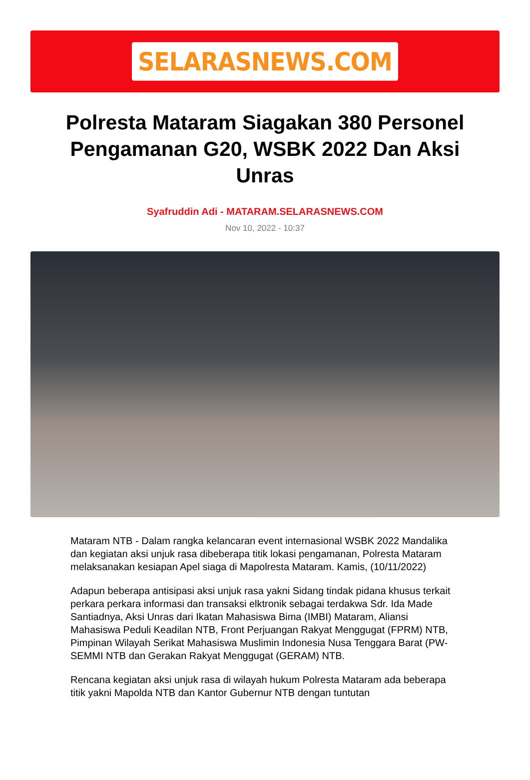SELARASNEWS.COM
Polresta Mataram Siagakan 380 Personel Pengamanan G20, WSBK 2022 Dan Aksi Unras
Syafruddin Adi - MATARAM.SELARASNEWS.COM
Nov 10, 2022 - 10:37
Mataram NTB - Dalam rangka kelancaran event internasional WSBK 2022 Mandalika dan kegiatan aksi unjuk rasa dibeberapa titik lokasi pengamanan, Polresta Mataram melaksanakan kesiapan Apel siaga di Mapolresta Mataram. Kamis, (10/11/2022)
Adapun beberapa antisipasi aksi unjuk rasa yakni Sidang tindak pidana khusus terkait perkara perkara informasi dan transaksi elktronik sebagai terdakwa Sdr. Ida Made Santiadnya, Aksi Unras dari Ikatan Mahasiswa Bima (IMBI) Mataram, Aliansi Mahasiswa Peduli Keadilan NTB, Front Perjuangan Rakyat Menggugat (FPRM) NTB, Pimpinan Wilayah Serikat Mahasiswa Muslimin Indonesia Nusa Tenggara Barat (PW-SEMMI NTB dan Gerakan Rakyat Menggugat (GERAM) NTB.
Rencana kegiatan aksi unjuk rasa di wilayah hukum Polresta Mataram ada beberapa titik yakni Mapolda NTB dan Kantor Gubernur NTB dengan tuntutan